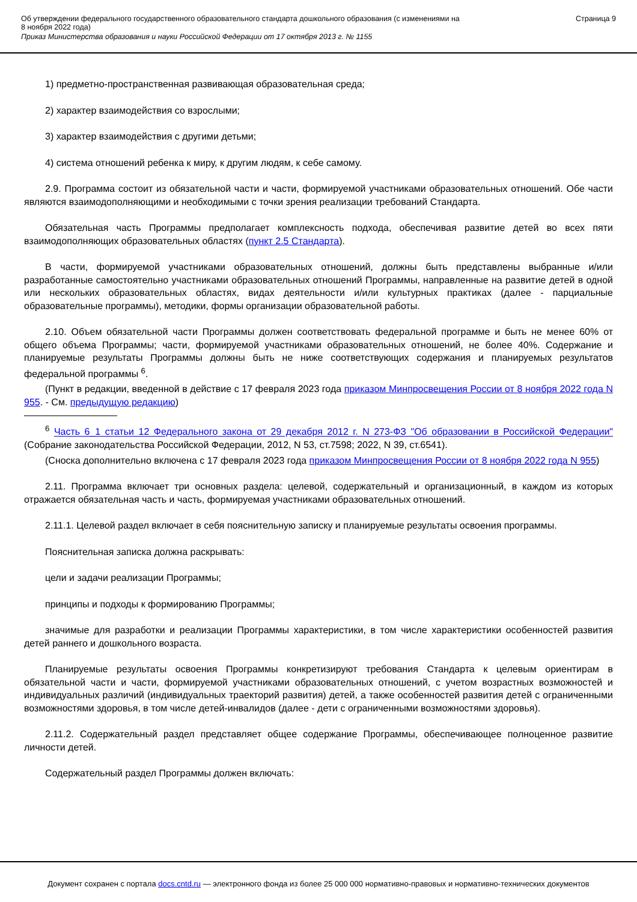Об утверждении федерального государственного образовательного стандарта дошкольного образования (с изменениями на
8 ноября 2022 года)
Приказ Министерства образования и науки Российской Федерации от 17 октября 2013 г. № 1155
Страница 9
1) предметно-пространственная развивающая образовательная среда;
2) характер взаимодействия со взрослыми;
3) характер взаимодействия с другими детьми;
4) система отношений ребенка к миру, к другим людям, к себе самому.
2.9. Программа состоит из обязательной части и части, формируемой участниками образовательных отношений. Обе части являются взаимодополняющими и необходимыми с точки зрения реализации требований Стандарта.
Обязательная часть Программы предполагает комплексность подхода, обеспечивая развитие детей во всех пяти взаимодополняющих образовательных областях (пункт 2.5 Стандарта).
В части, формируемой участниками образовательных отношений, должны быть представлены выбранные и/или разработанные самостоятельно участниками образовательных отношений Программы, направленные на развитие детей в одной или нескольких образовательных областях, видах деятельности и/или культурных практиках (далее - парциальные образовательные программы), методики, формы организации образовательной работы.
2.10. Объем обязательной части Программы должен соответствовать федеральной программе и быть не менее 60% от общего объема Программы; части, формируемой участниками образовательных отношений, не более 40%. Содержание и планируемые результаты Программы должны быть не ниже соответствующих содержания и планируемых результатов федеральной программы <sup>6</sup>.
(Пункт в редакции, введенной в действие с 17 февраля 2023 года приказом Минпросвещения России от 8 ноября 2022 года N 955. - См. предыдущую редакцию)
<sup>6</sup> Часть 6_1 статьи 12 Федерального закона от 29 декабря 2012 г. N 273-ФЗ "Об образовании в Российской Федерации" (Собрание законодательства Российской Федерации, 2012, N 53, ст.7598; 2022, N 39, ст.6541).
(Сноска дополнительно включена с 17 февраля 2023 года приказом Минпросвещения России от 8 ноября 2022 года N 955)
2.11. Программа включает три основных раздела: целевой, содержательный и организационный, в каждом из которых отражается обязательная часть и часть, формируемая участниками образовательных отношений.
2.11.1. Целевой раздел включает в себя пояснительную записку и планируемые результаты освоения программы.
Пояснительная записка должна раскрывать:
цели и задачи реализации Программы;
принципы и подходы к формированию Программы;
значимые для разработки и реализации Программы характеристики, в том числе характеристики особенностей развития детей раннего и дошкольного возраста.
Планируемые результаты освоения Программы конкретизируют требования Стандарта к целевым ориентирам в обязательной части и части, формируемой участниками образовательных отношений, с учетом возрастных возможностей и индивидуальных различий (индивидуальных траекторий развития) детей, а также особенностей развития детей с ограниченными возможностями здоровья, в том числе детей-инвалидов (далее - дети с ограниченными возможностями здоровья).
2.11.2. Содержательный раздел представляет общее содержание Программы, обеспечивающее полноценное развитие личности детей.
Содержательный раздел Программы должен включать:
Документ сохранен с портала docs.cntd.ru — электронного фонда из более 25 000 000 нормативно-правовых и нормативно-технических документов